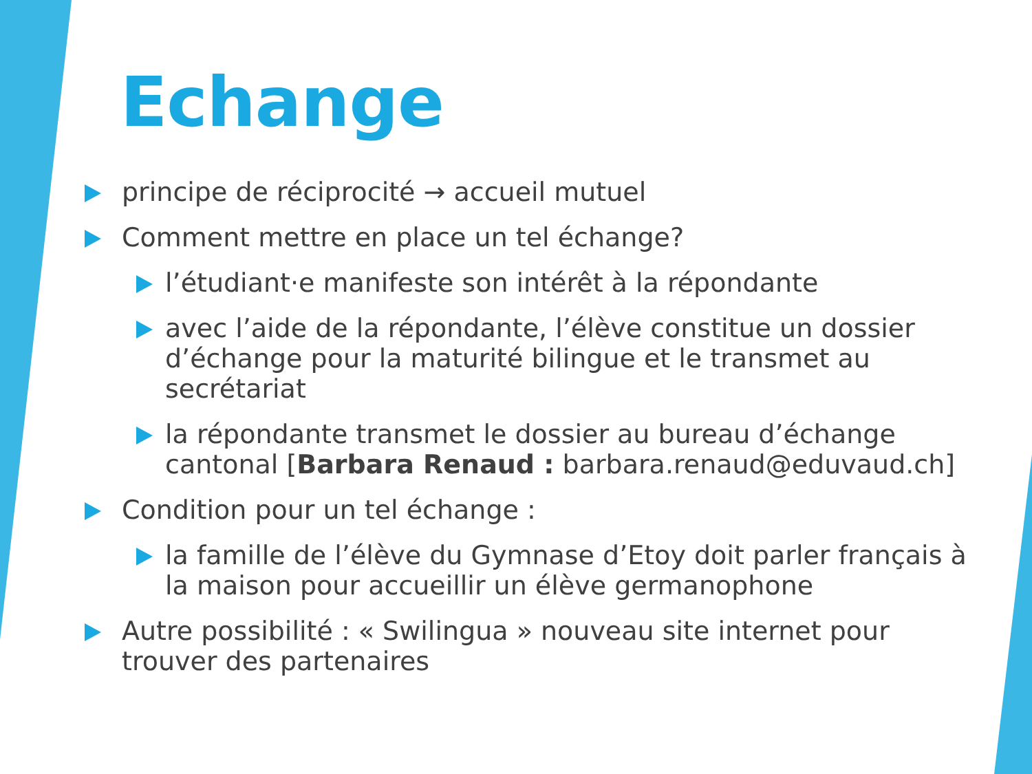Echange
principe de réciprocité → accueil mutuel
Comment mettre en place un tel échange?
l’étudiant·e manifeste son intérêt à la répondante
avec l’aide de la répondante, l’élève constitue un dossier d’échange pour la maturité bilingue et le transmet au secrétariat
la répondante transmet le dossier au bureau d’échange cantonal [Barbara Renaud : barbara.renaud@eduvaud.ch]
Condition pour un tel échange :
la famille de l’élève du Gymnase d’Etoy doit parler français à la maison pour accueillir un élève germanophone
Autre possibilité : « Swilingua » nouveau site internet pour trouver des partenaires